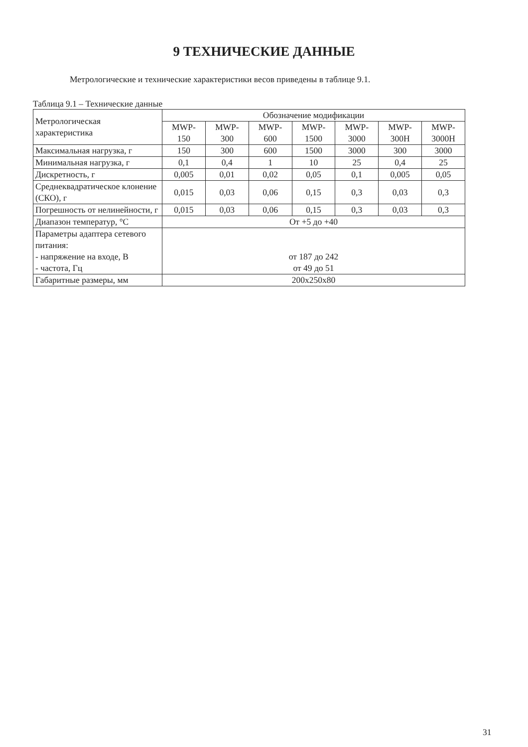9 ТЕХНИЧЕСКИЕ ДАННЫЕ
Метрологические и технические характеристики весов приведены в таблице 9.1.
Таблица 9.1 – Технические данные
| Метрологическая характеристика | Обозначение модификации | | | | | | |
| --- | --- | --- | --- | --- | --- | --- | --- |
| | MWP- 150 | MWP- 300 | MWP- 600 | MWP- 1500 | MWP- 3000 | MWP- 300H | MWP- 3000H |
| Максимальная нагрузка, г | 150 | 300 | 600 | 1500 | 3000 | 300 | 3000 |
| Минимальная нагрузка, г | 0,1 | 0,4 | 1 | 10 | 25 | 0,4 | 25 |
| Дискретность, г | 0,005 | 0,01 | 0,02 | 0,05 | 0,1 | 0,005 | 0,05 |
| Среднеквадратическое клонение (СКО), г | 0,015 | 0,03 | 0,06 | 0,15 | 0,3 | 0,03 | 0,3 |
| Погрешность от нелинейности, г | 0,015 | 0,03 | 0,06 | 0,15 | 0,3 | 0,03 | 0,3 |
| Диапазон температур, °С | От +5 до +40 | | | | | | |
| Параметры адаптера сетевого питания: - напряжение на входе, В - частота, Гц | от 187 до 242 от 49 до 51 | | | | | | |
| Габаритные размеры, мм | 200х250х80 | | | | | | |
31